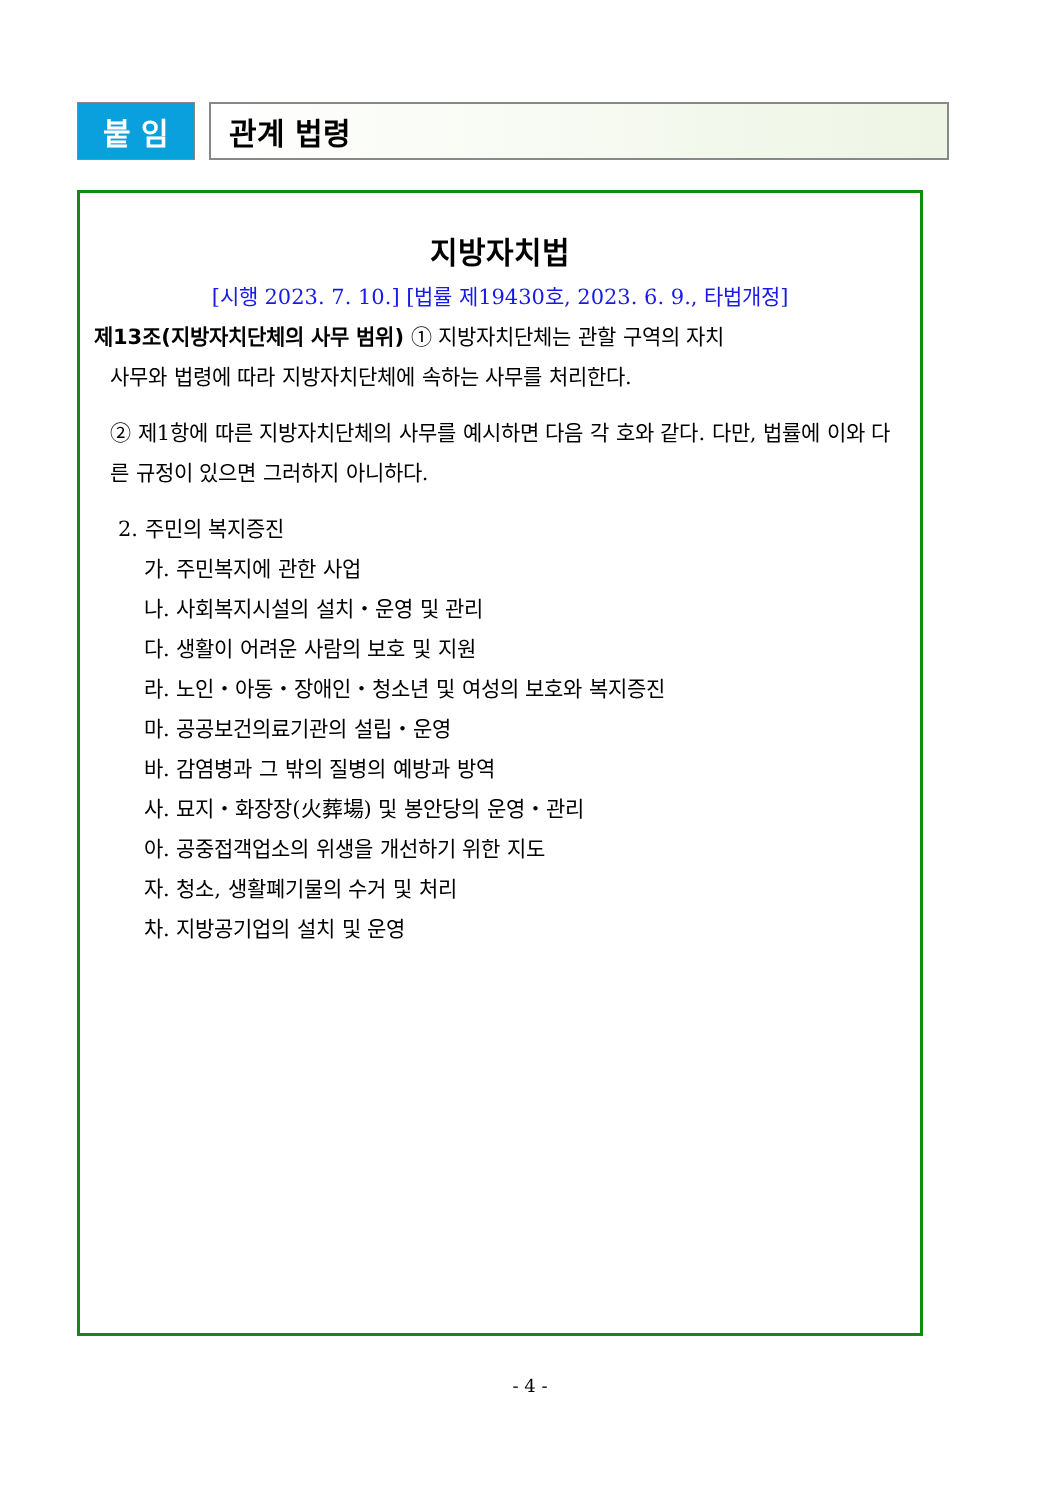붙 임
관계 법령
지방자치법
[시행 2023. 7. 10.] [법률 제19430호, 2023. 6. 9., 타법개정]
제13조(지방자치단체의 사무 범위) ① 지방자치단체는 관할 구역의 자치
사무와 법령에 따라 지방자치단체에 속하는 사무를 처리한다.
② 제1항에 따른 지방자치단체의 사무를 예시하면 다음 각 호와 같다. 다만, 법률에 이와 다른 규정이 있으면 그러하지 아니하다.
2. 주민의 복지증진
가. 주민복지에 관한 사업
나. 사회복지시설의 설치・운영 및 관리
다. 생활이 어려운 사람의 보호 및 지원
라. 노인・아동・장애인・청소년 및 여성의 보호와 복지증진
마. 공공보건의료기관의 설립・운영
바. 감염병과 그 밖의 질병의 예방과 방역
사. 묘지・화장장(火葬場) 및 봉안당의 운영・관리
아. 공중접객업소의 위생을 개선하기 위한 지도
자. 청소, 생활폐기물의 수거 및 처리
차. 지방공기업의 설치 및 운영
- 4 -